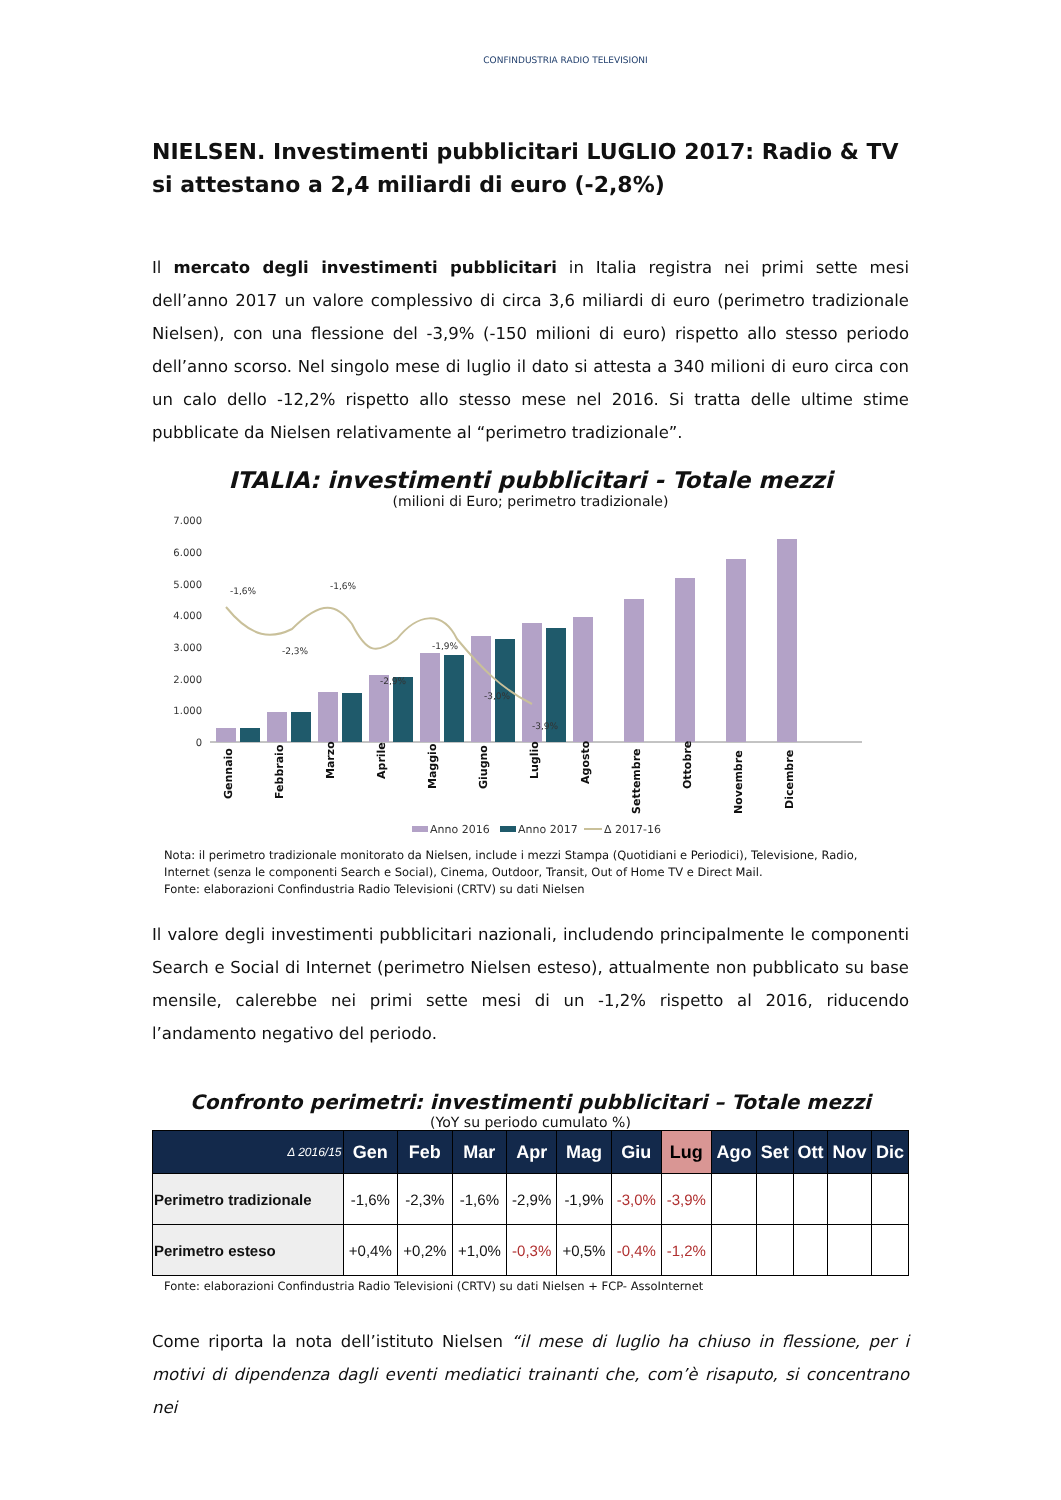CONFINDUSTRIA RADIO TELEVISIONI
NIELSEN. Investimenti pubblicitari LUGLIO 2017: Radio & TV si attestano a 2,4 miliardi di euro (-2,8%)
Il mercato degli investimenti pubblicitari in Italia registra nei primi sette mesi dell’anno 2017 un valore complessivo di circa 3,6 miliardi di euro (perimetro tradizionale Nielsen), con una flessione del -3,9% (-150 milioni di euro) rispetto allo stesso periodo dell’anno scorso. Nel singolo mese di luglio il dato si attesta a 340 milioni di euro circa con un calo dello -12,2% rispetto allo stesso mese nel 2016. Si tratta delle ultime stime pubblicate da Nielsen relativamente al “perimetro tradizionale”.
ITALIA: investimenti pubblicitari - Totale mezzi
(milioni di Euro; perimetro tradizionale)
7.000
6.000
5.000
4.000
3.000
2.000
1.000
0
-1,6%
-1,6%
-2,3%
-2,9%
-1,9%
-3,0%
-3,9%
Gennaio
Febbraio
Marzo
Aprile
Maggio
Giugno
Luglio
Agosto
Settembre
Ottobre
Novembre
Dicembre
Anno 2016
Anno 2017
Δ 2017-16
Nota: il perimetro tradizionale monitorato da Nielsen, include i mezzi Stampa (Quotidiani e Periodici), Televisione, Radio, Internet (senza le componenti Search e Social), Cinema, Outdoor, Transit, Out of Home TV e Direct Mail.
Fonte: elaborazioni Confindustria Radio Televisioni (CRTV) su dati Nielsen
Il valore degli investimenti pubblicitari nazionali, includendo principalmente le componenti Search e Social di Internet (perimetro Nielsen esteso), attualmente non pubblicato su base mensile, calerebbe nei primi sette mesi di un -1,2% rispetto al 2016, riducendo l’andamento negativo del periodo.
Confronto perimetri: investimenti pubblicitari – Totale mezzi
(YoY su periodo cumulato %)
| Δ 2016/15 | Gen | Feb | Mar | Apr | Mag | Giu | Lug | Ago | Set | Ott | Nov | Dic |
| --- | --- | --- | --- | --- | --- | --- | --- | --- | --- | --- | --- | --- |
| Perimetro tradizionale | -1,6% | -2,3% | -1,6% | -2,9% | -1,9% | -3,0% | -3,9% | | | | | |
| Perimetro esteso | +0,4% | +0,2% | +1,0% | -0,3% | +0,5% | -0,4% | -1,2% | | | | | |
Fonte: elaborazioni Confindustria Radio Televisioni (CRTV) su dati Nielsen + FCP- AssoInternet
Come riporta la nota dell’istituto Nielsen “il mese di luglio ha chiuso in flessione, per i motivi di dipendenza dagli eventi mediatici trainanti che, com’è risaputo, si concentrano nei